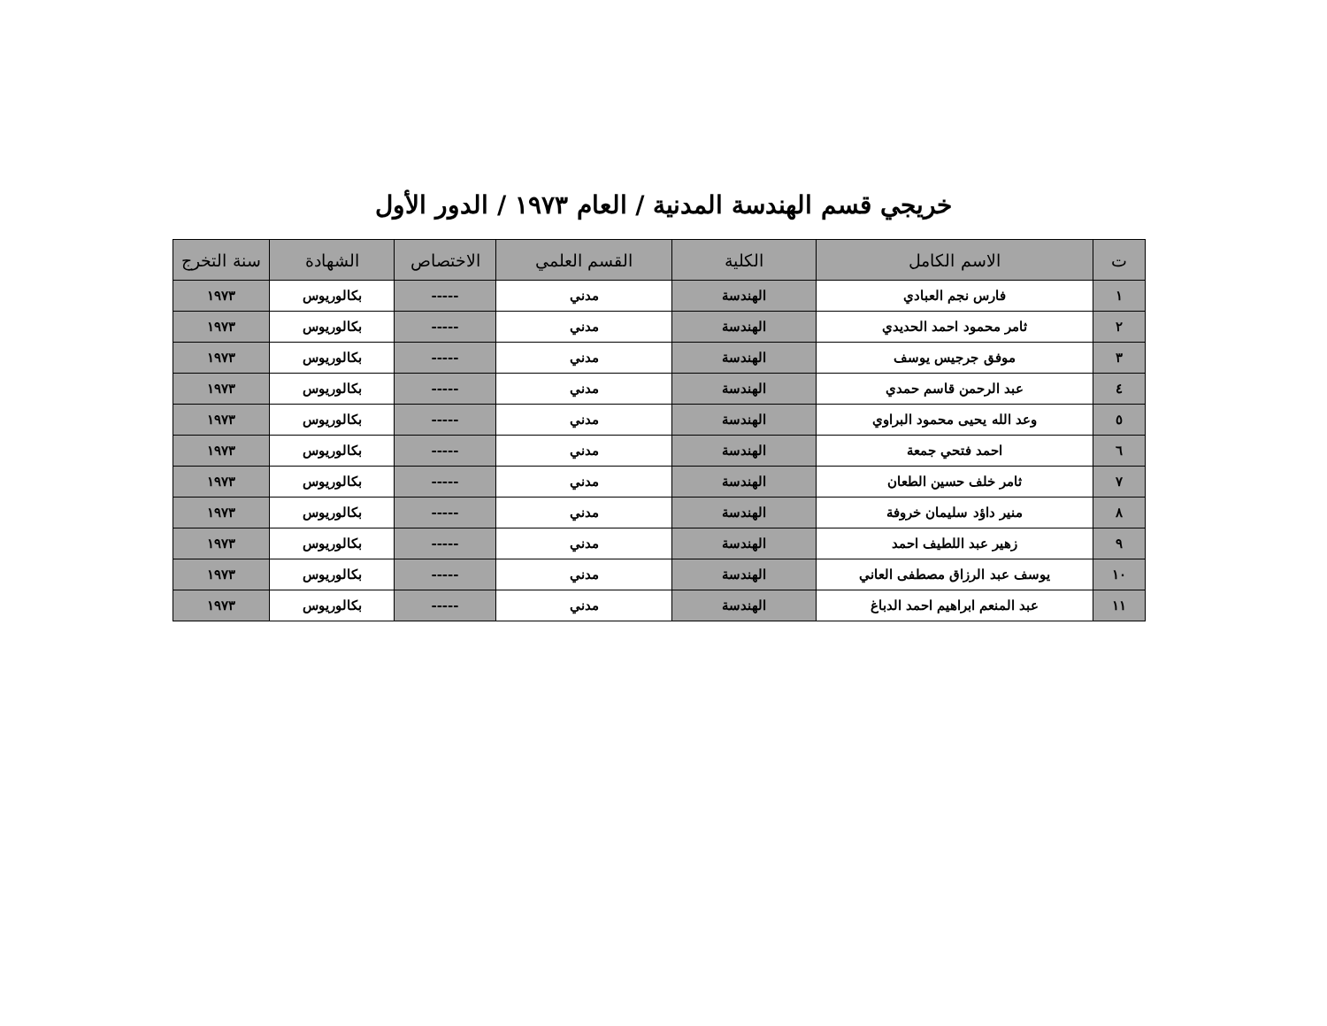خريجي قسم الهندسة المدنية / العام ١٩٧٣ / الدور الأول
| ت | الاسم الكامل | الكلية | القسم العلمي | الاختصاص | الشهادة | سنة التخرج |
| --- | --- | --- | --- | --- | --- | --- |
| ١ | فارس نجم العبادي | الهندسة | مدني | ----- | بكالوريوس | ١٩٧٣ |
| ٢ | ثامر محمود احمد الحديدي | الهندسة | مدني | ----- | بكالوريوس | ١٩٧٣ |
| ٣ | موفق جرجيس يوسف | الهندسة | مدني | ----- | بكالوريوس | ١٩٧٣ |
| ٤ | عبد الرحمن قاسم حمدي | الهندسة | مدني | ----- | بكالوريوس | ١٩٧٣ |
| ٥ | وعد الله يحيى محمود البراوي | الهندسة | مدني | ----- | بكالوريوس | ١٩٧٣ |
| ٦ | احمد فتحي جمعة | الهندسة | مدني | ----- | بكالوريوس | ١٩٧٣ |
| ٧ | ثامر خلف حسين الطعان | الهندسة | مدني | ----- | بكالوريوس | ١٩٧٣ |
| ٨ | منير داؤد سليمان خروفة | الهندسة | مدني | ----- | بكالوريوس | ١٩٧٣ |
| ٩ | زهير عبد اللطيف احمد | الهندسة | مدني | ----- | بكالوريوس | ١٩٧٣ |
| ١٠ | يوسف عبد الرزاق مصطفى العاني | الهندسة | مدني | ----- | بكالوريوس | ١٩٧٣ |
| ١١ | عبد المنعم ابراهيم احمد الدباغ | الهندسة | مدني | ----- | بكالوريوس | ١٩٧٣ |